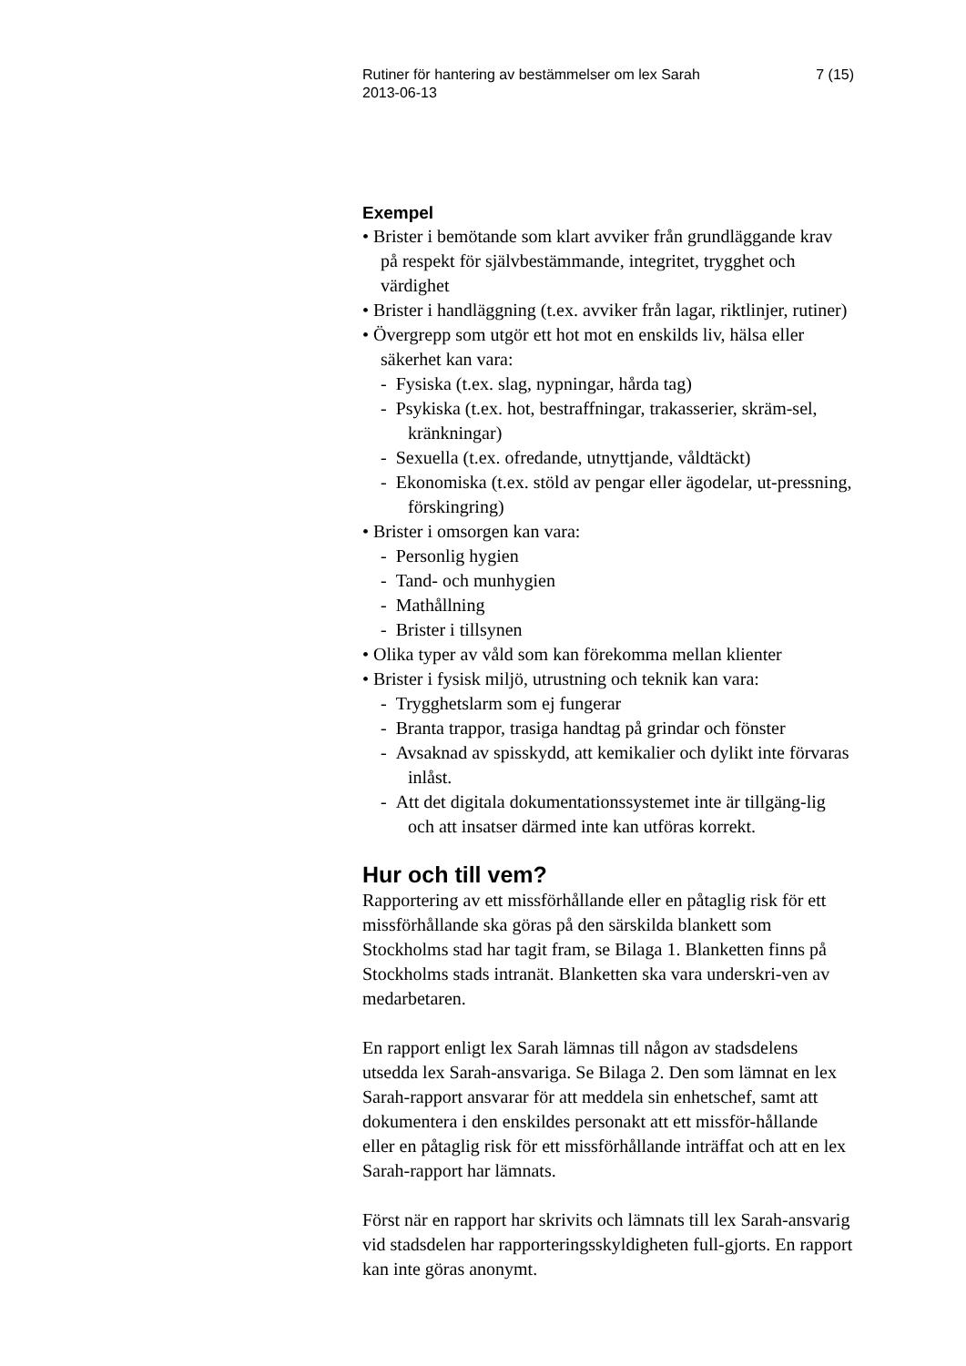Rutiner för hantering av bestämmelser om lex Sarah
2013-06-13 7 (15)
Exempel
• Brister i bemötande som klart avviker från grundläggande krav på respekt för självbestämmande, integritet, trygghet och värdighet
• Brister i handläggning (t.ex. avviker från lagar, riktlinjer, rutiner)
• Övergrepp som utgör ett hot mot en enskilds liv, hälsa eller säkerhet kan vara:
- Fysiska (t.ex. slag, nypningar, hårda tag)
- Psykiska (t.ex. hot, bestraffningar, trakasserier, skräm-sel, kränkningar)
- Sexuella (t.ex. ofredande, utnyttjande, våldtäckt)
- Ekonomiska (t.ex. stöld av pengar eller ägodelar, ut-pressning, förskingring)
• Brister i omsorgen kan vara:
- Personlig hygien
- Tand- och munhygien
- Mathållning
- Brister i tillsynen
• Olika typer av våld som kan förekomma mellan klienter
• Brister i fysisk miljö, utrustning och teknik kan vara:
- Trygghetslarm som ej fungerar
- Branta trappor, trasiga handtag på grindar och fönster
- Avsaknad av spisskydd, att kemikalier och dylikt inte förvaras inlåst.
- Att det digitala dokumentationssystemet inte är tillgäng-lig och att insatser därmed inte kan utföras korrekt.
Hur och till vem?
Rapportering av ett missförhållande eller en påtaglig risk för ett missförhållande ska göras på den särskilda blankett som Stockholms stad har tagit fram, se Bilaga 1. Blanketten finns på Stockholms stads intranät. Blanketten ska vara underskri-ven av medarbetaren.
En rapport enligt lex Sarah lämnas till någon av stadsdelens utsedda lex Sarah-ansvariga. Se Bilaga 2. Den som lämnat en lex Sarah-rapport ansvarar för att meddela sin enhetschef, samt att dokumentera i den enskildes personakt att ett missför-hållande eller en påtaglig risk för ett missförhållande inträffat och att en lex Sarah-rapport har lämnats.
Först när en rapport har skrivits och lämnats till lex Sarah-ansvarig vid stadsdelen har rapporteringsskyldigheten full-gjorts. En rapport kan inte göras anonymt.